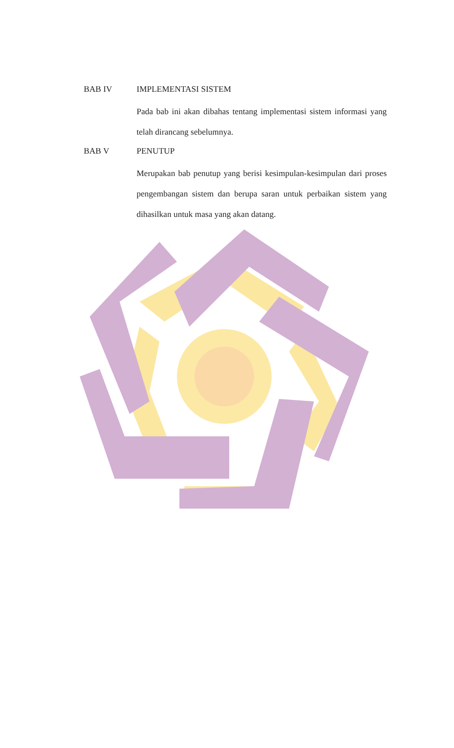BAB IV
IMPLEMENTASI SISTEM
Pada bab ini akan dibahas tentang implementasi sistem informasi yang telah dirancang sebelumnya.
BAB V
PENUTUP
Merupakan bab penutup yang berisi kesimpulan-kesimpulan dari proses pengembangan sistem dan berupa saran untuk perbaikan sistem yang dihasilkan untuk masa yang akan datang.